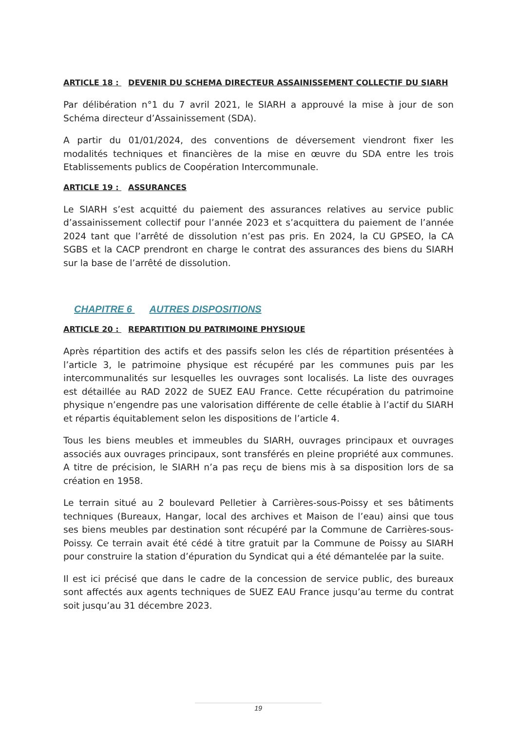ARTICLE 18 : DEVENIR DU SCHEMA DIRECTEUR ASSAINISSEMENT COLLECTIF DU SIARH
Par délibération n°1 du 7 avril 2021, le SIARH a approuvé la mise à jour de son Schéma directeur d’Assainissement (SDA).
A partir du 01/01/2024, des conventions de déversement viendront fixer les modalités techniques et financières de la mise en œuvre du SDA entre les trois Etablissements publics de Coopération Intercommunale.
ARTICLE 19 : ASSURANCES
Le SIARH s’est acquitté du paiement des assurances relatives au service public d’assainissement collectif pour l’année 2023 et s’acquittera du paiement de l’année 2024 tant que l’arrêté de dissolution n’est pas pris. En 2024, la CU GPSEO, la CA SGBS et la CACP prendront en charge le contrat des assurances des biens du SIARH sur la base de l’arrêté de dissolution.
CHAPITRE 6 AUTRES DISPOSITIONS
ARTICLE 20 : REPARTITION DU PATRIMOINE PHYSIQUE
Après répartition des actifs et des passifs selon les clés de répartition présentées à l’article 3, le patrimoine physique est récupéré par les communes puis par les intercommunalités sur lesquelles les ouvrages sont localisés. La liste des ouvrages est détaillée au RAD 2022 de SUEZ EAU France. Cette récupération du patrimoine physique n’engendre pas une valorisation différente de celle établie à l’actif du SIARH et répartis équitablement selon les dispositions de l’article 4.
Tous les biens meubles et immeubles du SIARH, ouvrages principaux et ouvrages associés aux ouvrages principaux, sont transférés en pleine propriété aux communes. A titre de précision, le SIARH n’a pas reçu de biens mis à sa disposition lors de sa création en 1958.
Le terrain situé au 2 boulevard Pelletier à Carrières-sous-Poissy et ses bâtiments techniques (Bureaux, Hangar, local des archives et Maison de l’eau) ainsi que tous ses biens meubles par destination sont récupéré par la Commune de Carrières-sous-Poissy. Ce terrain avait été cédé à titre gratuit par la Commune de Poissy au SIARH pour construire la station d’épuration du Syndicat qui a été démantelée par la suite.
Il est ici précisé que dans le cadre de la concession de service public, des bureaux sont affectés aux agents techniques de SUEZ EAU France jusqu’au terme du contrat soit jusqu’au 31 décembre 2023.
19